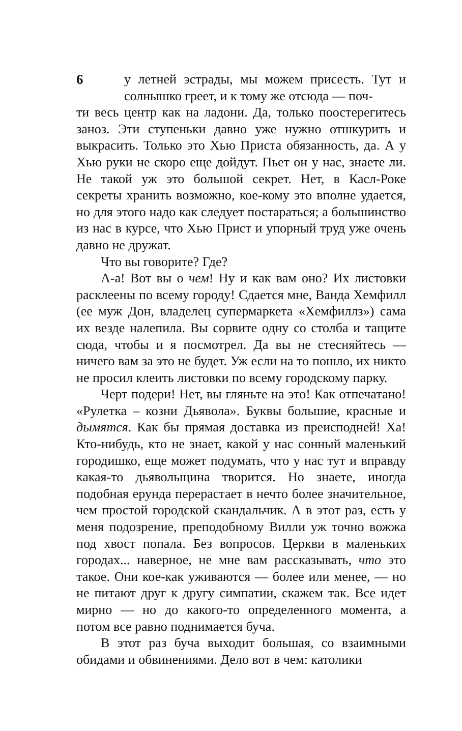6 у летней эстрады, мы можем присесть. Тут и солнышко греет, и к тому же отсюда — поч-
ти весь центр как на ладони. Да, только поостерегитесь заноз. Эти ступеньки давно уже нужно отшкурить и выкрасить. Только это Хью Приста обязанность, да. А у Хью руки не скоро еще дойдут. Пьет он у нас, знаете ли. Не такой уж это большой секрет. Нет, в Касл-Роке секреты хранить возможно, кое-кому это вполне удается, но для этого надо как следует постараться; а большинство из нас в курсе, что Хью Прист и упорный труд уже очень давно не дружат.
Что вы говорите? Где?
А-а! Вот вы о чем! Ну и как вам оно? Их листовки расклеены по всему городу! Сдается мне, Ванда Хемфилл (ее муж Дон, владелец супермаркета «Хемфиллз») сама их везде налепила. Вы сорвите одну со столба и тащите сюда, чтобы и я посмотрел. Да вы не стесняйтесь — ничего вам за это не будет. Уж если на то пошло, их никто не просил клеить листовки по всему городскому парку.
Черт подери! Нет, вы гляньте на это! Как отпечатано! «Рулетка – козни Дьявола». Буквы большие, красные и дымятся. Как бы прямая доставка из преисподней! Ха! Кто-нибудь, кто не знает, какой у нас сонный маленький городишко, еще может подумать, что у нас тут и вправду какая-то дьявольщина творится. Но знаете, иногда подобная ерунда перерастает в нечто более значительное, чем простой городской скандальчик. А в этот раз, есть у меня подозрение, преподобному Вилли уж точно вожжа под хвост попала. Без вопросов. Церкви в маленьких городах... наверное, не мне вам рассказывать, что это такое. Они кое-как уживаются — более или менее, — но не питают друг к другу симпатии, скажем так. Все идет мирно — но до какого-то определенного момента, а потом все равно поднимается буча.
В этот раз буча выходит большая, со взаимными обидами и обвинениями. Дело вот в чем: католики